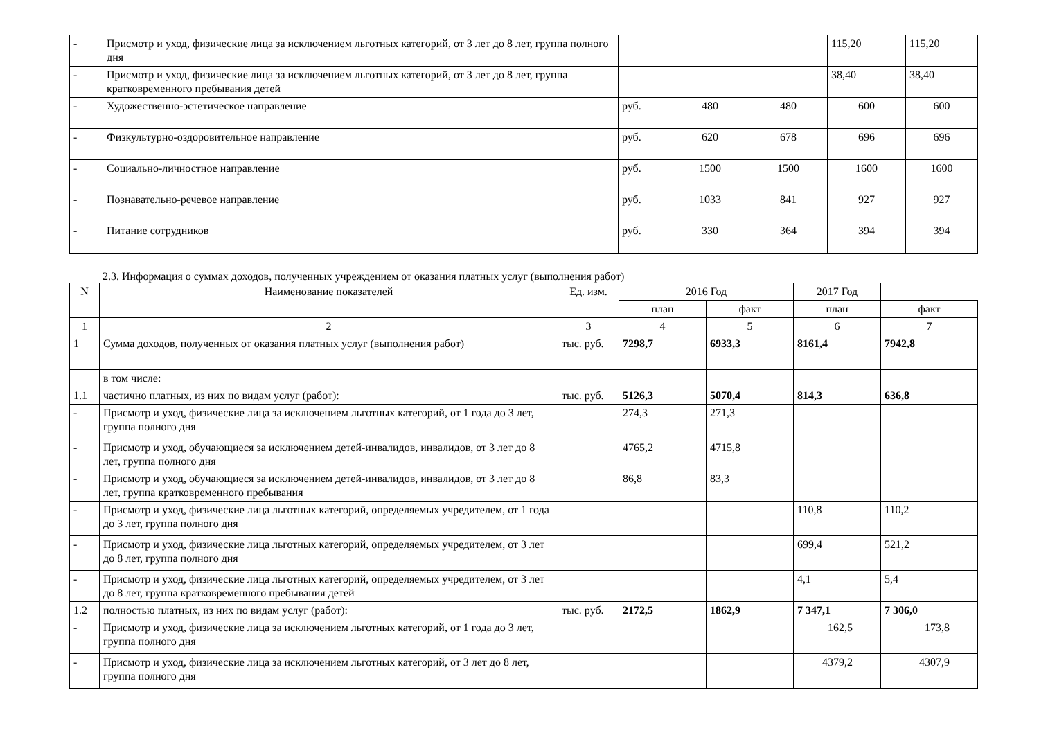| - | Присмотр и уход, физические лица за исключением льготных категорий, от 3 лет до 8 лет, группа полного дня | | | | 115,20 | 115,20 |
| - | Присмотр и уход, физические лица за исключением льготных категорий, от 3 лет до 8 лет, группа кратковременного пребывания детей | | | | 38,40 | 38,40 |
| - | Художественно-эстетическое направление | руб. | 480 | 480 | 600 | 600 |
| - | Физкультурно-оздоровительное направление | руб. | 620 | 678 | 696 | 696 |
| - | Социально-личностное направление | руб. | 1500 | 1500 | 1600 | 1600 |
| - | Познавательно-речевое направление | руб. | 1033 | 841 | 927 | 927 |
| - | Питание сотрудников | руб. | 330 | 364 | 394 | 394 |
2.3. Информация о суммах доходов, полученных учреждением от оказания платных услуг (выполнения работ)
| N | Наименование показателей | Ед. изм. | 2016 Год | | 2017 Год | |
| --- | --- | --- | --- | --- | --- | --- |
| | | | план | факт | план | факт |
| 1 | 2 | 3 | 4 | 5 | 6 | 7 |
| 1 | Сумма доходов, полученных от оказания платных услуг (выполнения работ) | тыс. руб. | 7298,7 | 6933,3 | 8161,4 | 7942,8 |
| | в том числе: | | | | | |
| 1.1 | частично платных, из них по видам услуг (работ): | тыс. руб. | 5126,3 | 5070,4 | 814,3 | 636,8 |
| - | Присмотр и уход, физические лица за исключением льготных категорий, от 1 года до 3 лет, группа полного дня | | 274,3 | 271,3 | | |
| - | Присмотр и уход, обучающиеся за исключением детей-инвалидов, инвалидов, от 3 лет до 8 лет, группа полного дня | | 4765,2 | 4715,8 | | |
| - | Присмотр и уход, обучающиеся за исключением детей-инвалидов, инвалидов, от 3 лет до 8 лет, группа кратковременного пребывания | | 86,8 | 83,3 | | |
| - | Присмотр и уход, физические лица льготных категорий, определяемых учредителем, от 1 года до 3 лет, группа полного дня | | | | 110,8 | 110,2 |
| - | Присмотр и уход, физические лица льготных категорий, определяемых учредителем, от 3 лет до 8 лет, группа полного дня | | | | 699,4 | 521,2 |
| - | Присмотр и уход, физические лица льготных категорий, определяемых учредителем, от 3 лет до 8 лет, группа кратковременного пребывания детей | | | | 4,1 | 5,4 |
| 1.2 | полностью платных, из них по видам услуг (работ): | тыс. руб. | 2172,5 | 1862,9 | 7 347,1 | 7 306,0 |
| - | Присмотр и уход, физические лица за исключением льготных категорий, от 1 года до 3 лет, группа полного дня | | | | 162,5 | 173,8 |
| - | Присмотр и уход, физические лица за исключением льготных категорий, от 3 лет до 8 лет, группа полного дня | | | | 4379,2 | 4307,9 |